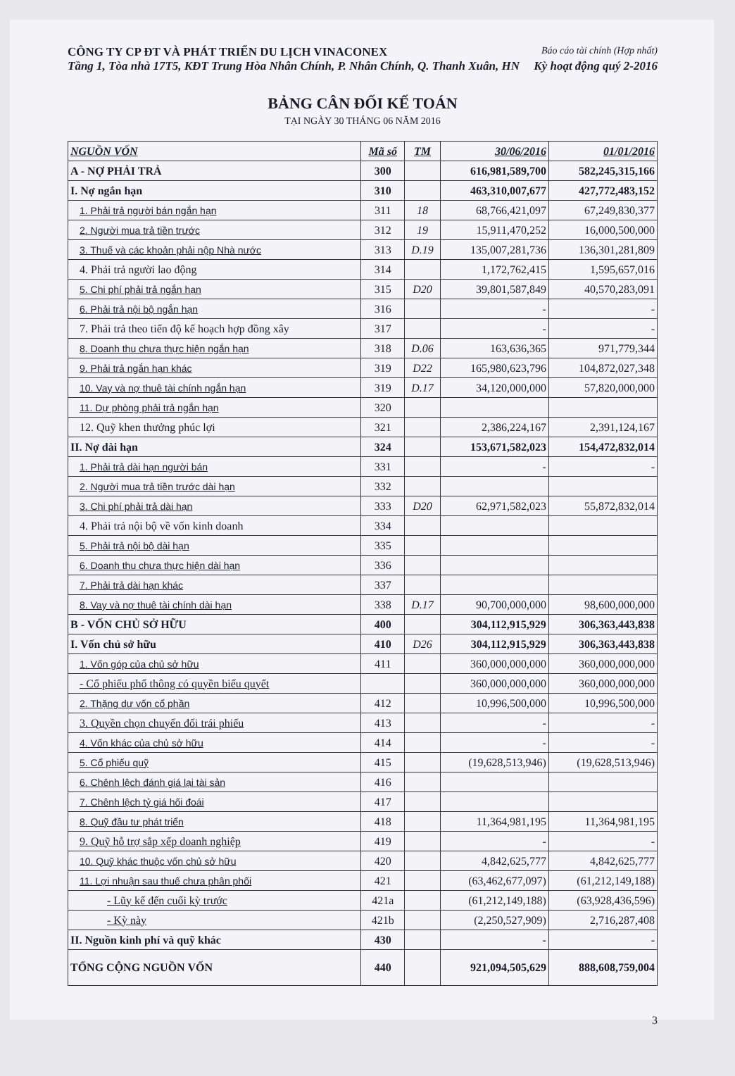CÔNG TY CP ĐT VÀ PHÁT TRIỂN DU LỊCH VINACONEX Báo cáo tài chính (Hợp nhất)
Tầng 1, Tòa nhà 17T5, KĐT Trung Hòa Nhân Chính, P. Nhân Chính, Q. Thanh Xuân, HN Kỳ hoạt động quý 2-2016
BẢNG CÂN ĐỐI KẾ TOÁN
TẠI NGÀY 30 THÁNG 06 NĂM 2016
| NGUỒN VỐN | Mã số | TM | 30/06/2016 | 01/01/2016 |
| --- | --- | --- | --- | --- |
| A - NỢ PHẢI TRẢ | 300 | | 616,981,589,700 | 582,245,315,166 |
| I. Nợ ngắn hạn | 310 | | 463,310,007,677 | 427,772,483,152 |
| 1. Phải trả người bán ngắn hạn | 311 | 18 | 68,766,421,097 | 67,249,830,377 |
| 2. Người mua trả tiền trước | 312 | 19 | 15,911,470,252 | 16,000,500,000 |
| 3. Thuế và các khoản phải nộp Nhà nước | 313 | D.19 | 135,007,281,736 | 136,301,281,809 |
| 4. Phải trả người lao động | 314 | | 1,172,762,415 | 1,595,657,016 |
| 5. Chi phí phải trả ngắn hạn | 315 | D20 | 39,801,587,849 | 40,570,283,091 |
| 6. Phải trả nội bộ ngắn hạn | 316 | | - | - |
| 7. Phải trả theo tiến độ kế hoạch hợp đồng xây | 317 | | - | - |
| 8. Doanh thu chưa thực hiện ngắn hạn | 318 | D.06 | 163,636,365 | 971,779,344 |
| 9. Phải trả ngắn hạn khác | 319 | D22 | 165,980,623,796 | 104,872,027,348 |
| 10. Vay và nợ thuê tài chính ngắn hạn | 319 | D.17 | 34,120,000,000 | 57,820,000,000 |
| 11. Dự phòng phải trả ngắn hạn | 320 | | | |
| 12. Quỹ khen thưởng phúc lợi | 321 | | 2,386,224,167 | 2,391,124,167 |
| II. Nợ dài hạn | 324 | | 153,671,582,023 | 154,472,832,014 |
| 1. Phải trả dài hạn người bán | 331 | | - | - |
| 2. Người mua trả tiền trước dài hạn | 332 | | | |
| 3. Chi phí phải trả dài hạn | 333 | D20 | 62,971,582,023 | 55,872,832,014 |
| 4. Phải trả nội bộ về vốn kinh doanh | 334 | | | |
| 5. Phải trả nội bộ dài hạn | 335 | | | |
| 6. Doanh thu chưa thực hiện dài hạn | 336 | | | |
| 7. Phải trả dài hạn khác | 337 | | | |
| 8. Vay và nợ thuê tài chính dài hạn | 338 | D.17 | 90,700,000,000 | 98,600,000,000 |
| B - VỐN CHỦ SỞ HỮU | 400 | | 304,112,915,929 | 306,363,443,838 |
| I. Vốn chủ sở hữu | 410 | D26 | 304,112,915,929 | 306,363,443,838 |
| 1. Vốn góp của chủ sở hữu | 411 | | 360,000,000,000 | 360,000,000,000 |
| - Cổ phiếu phổ thông có quyền biểu quyết | | | 360,000,000,000 | 360,000,000,000 |
| 2. Thặng dư vốn cổ phần | 412 | | 10,996,500,000 | 10,996,500,000 |
| 3. Quyền chọn chuyển đổi trái phiếu | 413 | | - | - |
| 4. Vốn khác của chủ sở hữu | 414 | | - | - |
| 5. Cổ phiếu quỹ | 415 | | (19,628,513,946) | (19,628,513,946) |
| 6. Chênh lệch đánh giá lại tài sản | 416 | | | |
| 7. Chênh lệch tỷ giá hối đoái | 417 | | | |
| 8. Quỹ đầu tư phát triển | 418 | | 11,364,981,195 | 11,364,981,195 |
| 9. Quỹ hỗ trợ sắp xếp doanh nghiệp | 419 | | - | - |
| 10. Quỹ khác thuộc vốn chủ sở hữu | 420 | | 4,842,625,777 | 4,842,625,777 |
| 11. Lợi nhuận sau thuế chưa phân phối | 421 | | (63,462,677,097) | (61,212,149,188) |
| - Lũy kế đến cuối kỳ trước | 421a | | (61,212,149,188) | (63,928,436,596) |
| - Kỳ này | 421b | | (2,250,527,909) | 2,716,287,408 |
| II. Nguồn kinh phí và quỹ khác | 430 | | - | - |
| TỔNG CỘNG NGUỒN VỐN | 440 | | 921,094,505,629 | 888,608,759,004 |
3